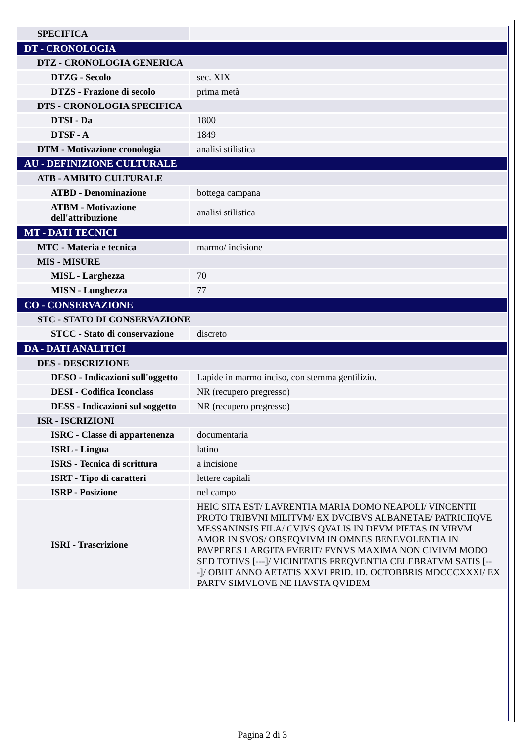| SPECIFICA | |
| DT - CRONOLOGIA | |
| DTZ - CRONOLOGIA GENERICA | |
| DTZG - Secolo | sec. XIX |
| DTZS - Frazione di secolo | prima metà |
| DTS - CRONOLOGIA SPECIFICA | |
| DTSI - Da | 1800 |
| DTSF - A | 1849 |
| DTM - Motivazione cronologia | analisi stilistica |
| AU - DEFINIZIONE CULTURALE | |
| ATB - AMBITO CULTURALE | |
| ATBD - Denominazione | bottega campana |
| ATBM - Motivazione dell'attribuzione | analisi stilistica |
| MT - DATI TECNICI | |
| MTC - Materia e tecnica | marmo/ incisione |
| MIS - MISURE | |
| MISL - Larghezza | 70 |
| MISN - Lunghezza | 77 |
| CO - CONSERVAZIONE | |
| STC - STATO DI CONSERVAZIONE | |
| STCC - Stato di conservazione | discreto |
| DA - DATI ANALITICI | |
| DES - DESCRIZIONE | |
| DESO - Indicazioni sull'oggetto | Lapide in marmo inciso, con stemma gentilizio. |
| DESI - Codifica Iconclass | NR (recupero pregresso) |
| DESS - Indicazioni sul soggetto | NR (recupero pregresso) |
| ISR - ISCRIZIONI | |
| ISRC - Classe di appartenenza | documentaria |
| ISRL - Lingua | latino |
| ISRS - Tecnica di scrittura | a incisione |
| ISRT - Tipo di caratteri | lettere capitali |
| ISRP - Posizione | nel campo |
| ISRI - Trascrizione | HEIC SITA EST/ LAVRENTIA MARIA DOMO NEAPOLI/ VINCENTII PROTO TRIBVNI MILITVM/ EX DVCIBVS ALBANETAE/ PATRICIIQVE MESSANINSIS FILA/ CVJVS QVALIS IN DEVM PIETAS IN VIRVM AMOR IN SVOS/ OBSEQVIVM IN OMNES BENEVOLENTIA IN PAVPERES LARGITA FVERIT/ FVNVS MAXIMA NON CIVIVM MODO SED TOTIVS [---]/ VICINITATIS FREQVENTIA CELEBRATVM SATIS [---]/ OBIIT ANNO AETATIS XXVI PRID. ID. OCTOBBRIS MDCCCXXXI/ EX PARTV SIMVLOVE NE HAVSTA QVIDEM |
Pagina 2 di 3